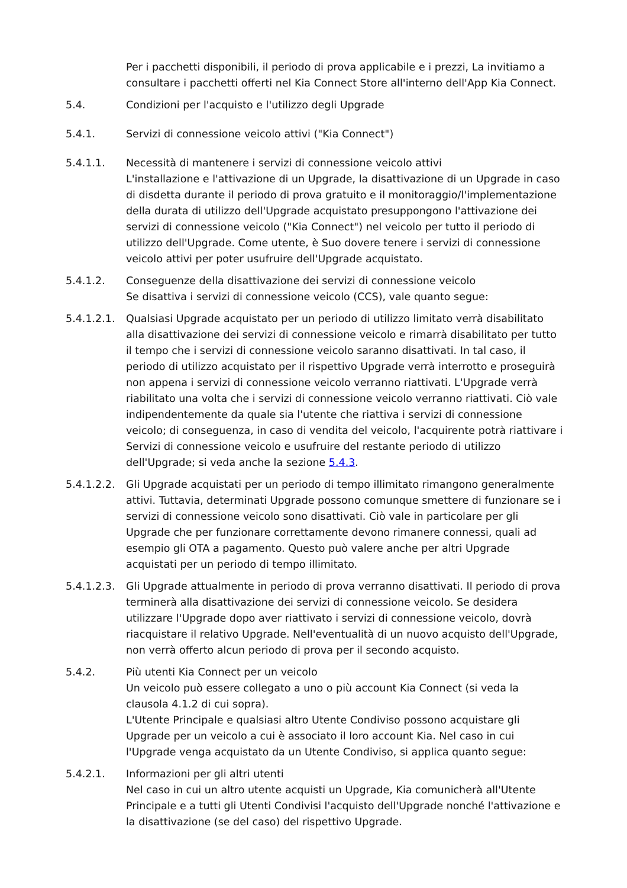Per i pacchetti disponibili, il periodo di prova applicabile e i prezzi, La invitiamo a consultare i pacchetti offerti nel Kia Connect Store all'interno dell'App Kia Connect.
5.4. Condizioni per l'acquisto e l'utilizzo degli Upgrade
5.4.1. Servizi di connessione veicolo attivi ("Kia Connect")
5.4.1.1. Necessità di mantenere i servizi di connessione veicolo attivi
L'installazione e l'attivazione di un Upgrade, la disattivazione di un Upgrade in caso di disdetta durante il periodo di prova gratuito e il monitoraggio/l'implementazione della durata di utilizzo dell'Upgrade acquistato presuppongono l'attivazione dei servizi di connessione veicolo ("Kia Connect") nel veicolo per tutto il periodo di utilizzo dell'Upgrade. Come utente, è Suo dovere tenere i servizi di connessione veicolo attivi per poter usufruire dell'Upgrade acquistato.
5.4.1.2. Conseguenze della disattivazione dei servizi di connessione veicolo
Se disattiva i servizi di connessione veicolo (CCS), vale quanto segue:
5.4.1.2.1.
Qualsiasi Upgrade acquistato per un periodo di utilizzo limitato verrà disabilitato alla disattivazione dei servizi di connessione veicolo e rimarrà disabilitato per tutto il tempo che i servizi di connessione veicolo saranno disattivati. In tal caso, il periodo di utilizzo acquistato per il rispettivo Upgrade verrà interrotto e proseguirà non appena i servizi di connessione veicolo verranno riattivati. L'Upgrade verrà riabilitato una volta che i servizi di connessione veicolo verranno riattivati. Ciò vale indipendentemente da quale sia l'utente che riattiva i servizi di connessione veicolo; di conseguenza, in caso di vendita del veicolo, l'acquirente potrà riattivare i Servizi di connessione veicolo e usufruire del restante periodo di utilizzo dell'Upgrade; si veda anche la sezione 5.4.3.
5.4.1.2.2.
Gli Upgrade acquistati per un periodo di tempo illimitato rimangono generalmente attivi. Tuttavia, determinati Upgrade possono comunque smettere di funzionare se i servizi di connessione veicolo sono disattivati. Ciò vale in particolare per gli Upgrade che per funzionare correttamente devono rimanere connessi, quali ad esempio gli OTA a pagamento. Questo può valere anche per altri Upgrade acquistati per un periodo di tempo illimitato.
5.4.1.2.3.
Gli Upgrade attualmente in periodo di prova verranno disattivati. Il periodo di prova terminerà alla disattivazione dei servizi di connessione veicolo. Se desidera utilizzare l'Upgrade dopo aver riattivato i servizi di connessione veicolo, dovrà riacquistare il relativo Upgrade. Nell'eventualità di un nuovo acquisto dell'Upgrade, non verrà offerto alcun periodo di prova per il secondo acquisto.
5.4.2. Più utenti Kia Connect per un veicolo
Un veicolo può essere collegato a uno o più account Kia Connect (si veda la clausola 4.1.2 di cui sopra).
L'Utente Principale e qualsiasi altro Utente Condiviso possono acquistare gli Upgrade per un veicolo a cui è associato il loro account Kia. Nel caso in cui l'Upgrade venga acquistato da un Utente Condiviso, si applica quanto segue:
5.4.2.1. Informazioni per gli altri utenti
Nel caso in cui un altro utente acquisti un Upgrade, Kia comunicherà all'Utente Principale e a tutti gli Utenti Condivisi l'acquisto dell'Upgrade nonché l'attivazione e la disattivazione (se del caso) del rispettivo Upgrade.